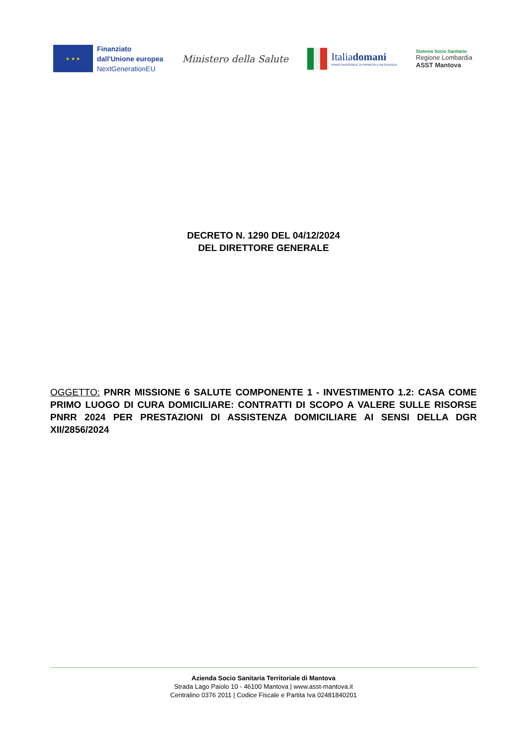★ ★ ★
Finanziato
dall'Unione europea
NextGenerationEU
Ministero della Salute
Italiadomani
PIANO NAZIONALE DI RIPRESA E RESILIENZA
Sistema Socio Sanitario
Regione Lombardia
ASST Mantova
DECRETO N. 1290 DEL 04/12/2024
DEL DIRETTORE GENERALE
OGGETTO: PNRR MISSIONE 6 SALUTE COMPONENTE 1 - INVESTIMENTO 1.2: CASA COME PRIMO LUOGO DI CURA DOMICILIARE: CONTRATTI DI SCOPO A VALERE SULLE RISORSE PNRR 2024 PER PRESTAZIONI DI ASSISTENZA DOMICILIARE AI SENSI DELLA DGR XII/2856/2024
Azienda Socio Sanitaria Territoriale di Mantova
Strada Lago Paiolo 10 - 46100 Mantova | www.asst-mantova.it
Centralino 0376 2011 | Codice Fiscale e Partita Iva 02481840201